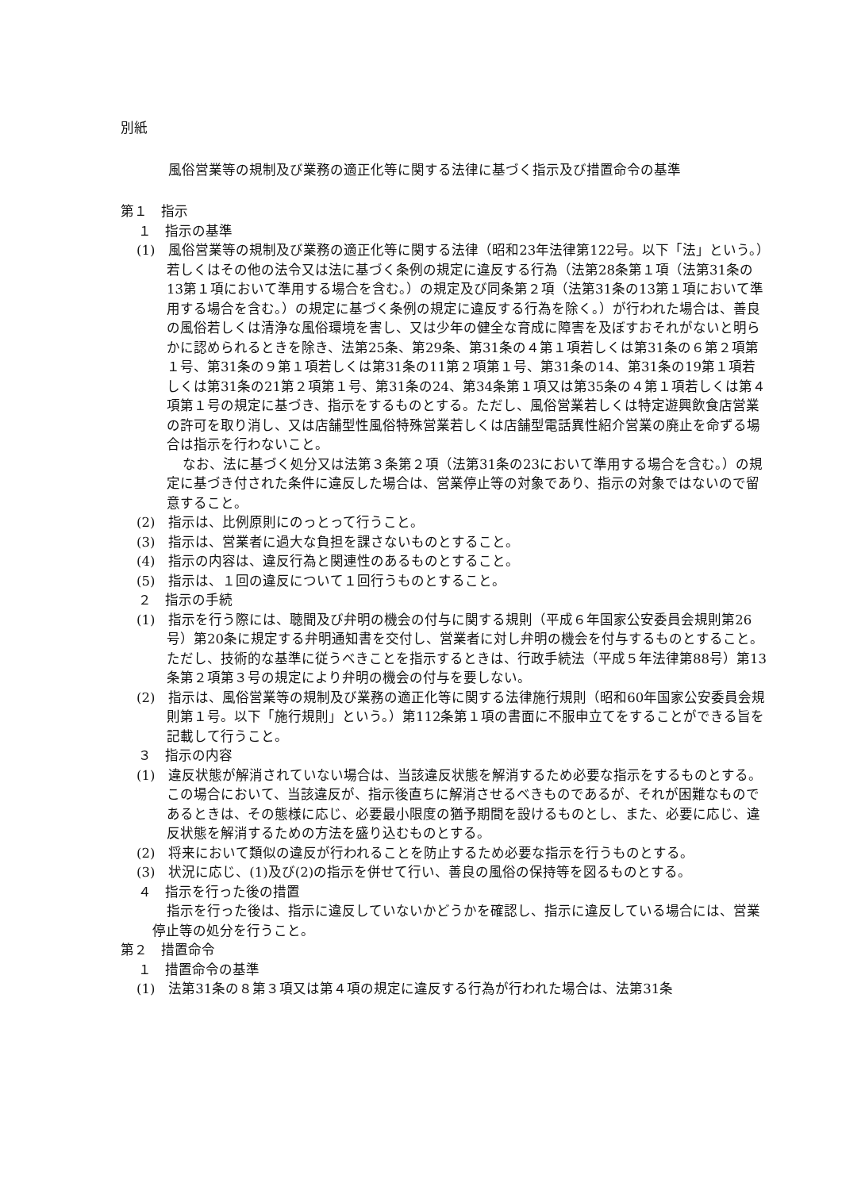別紙
風俗営業等の規制及び業務の適正化等に関する法律に基づく指示及び措置命令の基準
第１　指示
１　指示の基準
(1)　風俗営業等の規制及び業務の適正化等に関する法律（昭和23年法律第122号。以下「法」という。）若しくはその他の法令又は法に基づく条例の規定に違反する行為（法第28条第１項（法第31条の13第１項において準用する場合を含む。）の規定及び同条第２項（法第31条の13第１項において準用する場合を含む。）の規定に基づく条例の規定に違反する行為を除く。）が行われた場合は、善良の風俗若しくは清浄な風俗環境を害し、又は少年の健全な育成に障害を及ぼすおそれがないと明らかに認められるときを除き、法第25条、第29条、第31条の４第１項若しくは第31条の６第２項第１号、第31条の９第１項若しくは第31条の11第２項第１号、第31条の14、第31条の19第１項若しくは第31条の21第２項第１号、第31条の24、第34条第１項又は第35条の４第１項若しくは第４項第１号の規定に基づき、指示をするものとする。ただし、風俗営業若しくは特定遊興飲食店営業の許可を取り消し、又は店舗型性風俗特殊営業若しくは店舗型電話異性紹介営業の廃止を命ずる場合は指示を行わないこと。
なお、法に基づく処分又は法第３条第２項（法第31条の23において準用する場合を含む。）の規定に基づき付された条件に違反した場合は、営業停止等の対象であり、指示の対象ではないので留意すること。
(2)　指示は、比例原則にのっとって行うこと。
(3)　指示は、営業者に過大な負担を課さないものとすること。
(4)　指示の内容は、違反行為と関連性のあるものとすること。
(5)　指示は、１回の違反について１回行うものとすること。
２　指示の手続
(1)　指示を行う際には、聴聞及び弁明の機会の付与に関する規則（平成６年国家公安委員会規則第26号）第20条に規定する弁明通知書を交付し、営業者に対し弁明の機会を付与するものとすること。ただし、技術的な基準に従うべきことを指示するときは、行政手続法（平成５年法律第88号）第13条第２項第３号の規定により弁明の機会の付与を要しない。
(2)　指示は、風俗営業等の規制及び業務の適正化等に関する法律施行規則（昭和60年国家公安委員会規則第１号。以下「施行規則」という。）第112条第１項の書面に不服申立てをすることができる旨を記載して行うこと。
３　指示の内容
(1)　違反状態が解消されていない場合は、当該違反状態を解消するため必要な指示をするものとする。この場合において、当該違反が、指示後直ちに解消させるべきものであるが、それが困難なものであるときは、その態様に応じ、必要最小限度の猶予期間を設けるものとし、また、必要に応じ、違反状態を解消するための方法を盛り込むものとする。
(2)　将来において類似の違反が行われることを防止するため必要な指示を行うものとする。
(3)　状況に応じ、(1)及び(2)の指示を併せて行い、善良の風俗の保持等を図るものとする。
４　指示を行った後の措置
指示を行った後は、指示に違反していないかどうかを確認し、指示に違反している場合には、営業停止等の処分を行うこと。
第２　措置命令
１　措置命令の基準
(1)　法第31条の８第３項又は第４項の規定に違反する行為が行われた場合は、法第31条